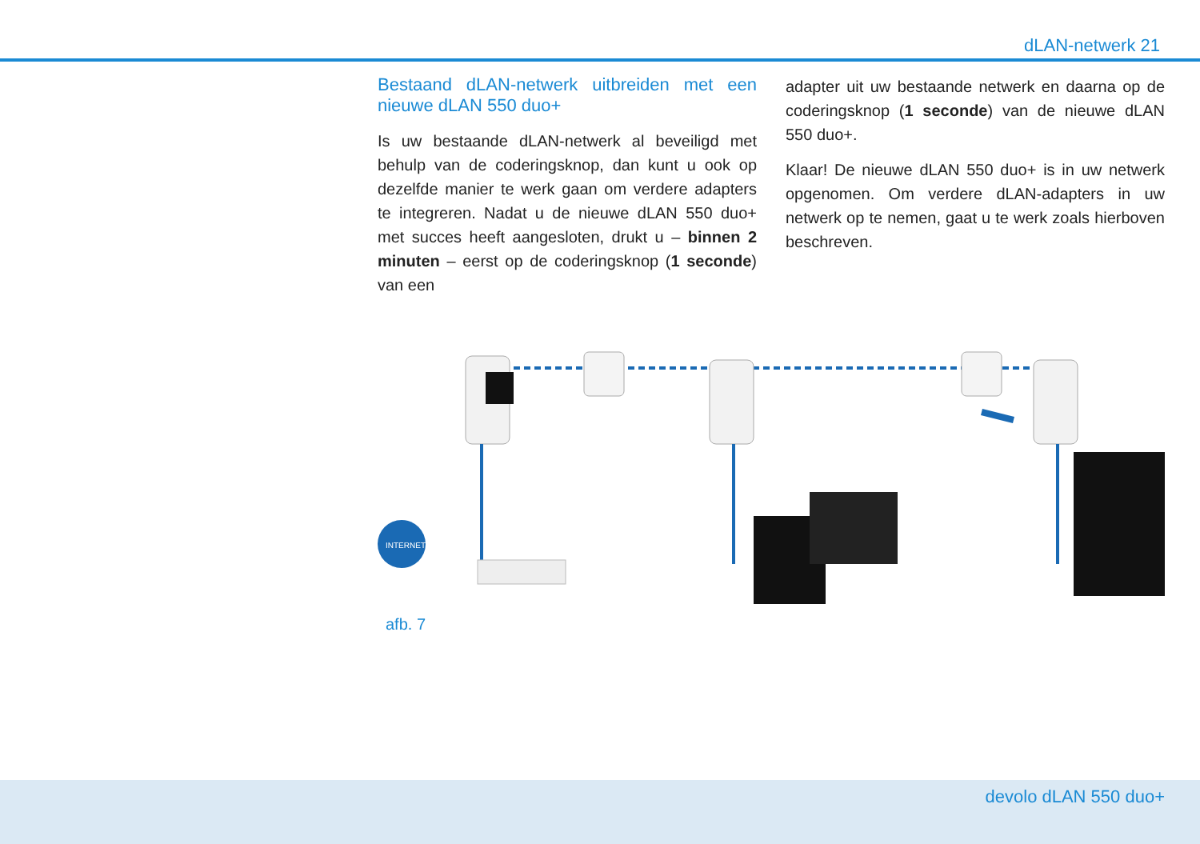dLAN-netwerk 21
Bestaand dLAN-netwerk uitbreiden met een nieuwe dLAN 550 duo+
Is uw bestaande dLAN-netwerk al beveiligd met behulp van de coderingsknop, dan kunt u ook op dezelfde manier te werk gaan om verdere adapters te integreren. Nadat u de nieuwe dLAN 550 duo+ met succes heeft aangesloten, drukt u – binnen 2 minuten – eerst op de coderingsknop (1 seconde) van een
adapter uit uw bestaande netwerk en daarna op de coderingsknop (1 seconde) van de nieuwe dLAN 550 duo+.
Klaar! De nieuwe dLAN 550 duo+ is in uw netwerk opgenomen. Om verdere dLAN-adapters in uw netwerk op te nemen, gaat u te werk zoals hierboven beschreven.
INTERNET
afb. 7
devolo dLAN 550 duo+